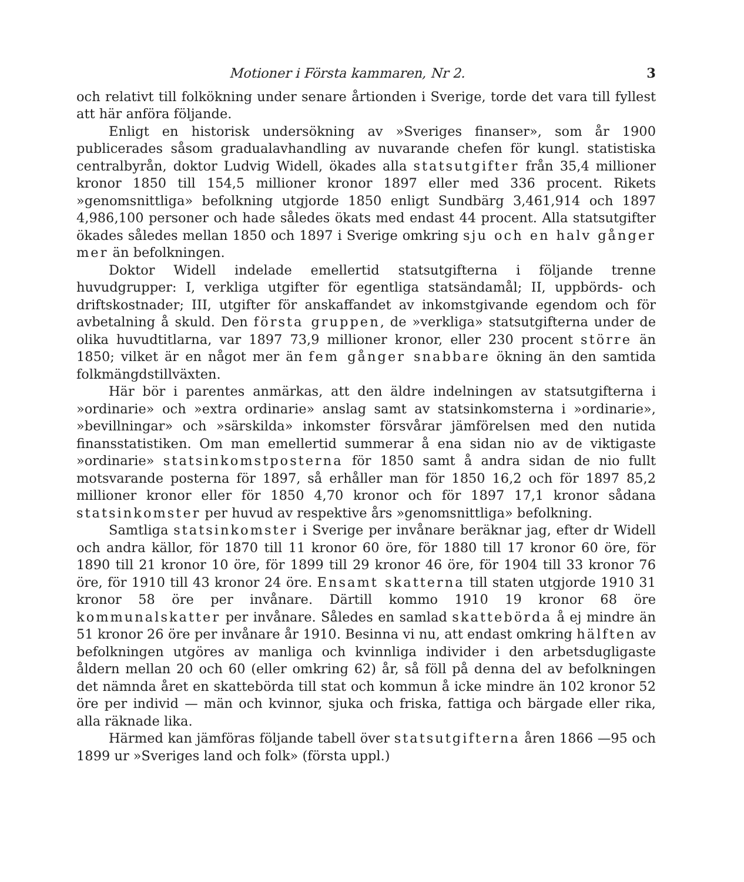Motioner i Första kammaren, Nr 2. 3
och relativt till folkökning under senare årtionden i Sverige, torde det vara till fyllest att här anföra följande.
Enligt en historisk undersökning av »Sveriges finanser», som år 1900 publicerades såsom gradualavhandling av nuvarande chefen för kungl. statistiska centralbyrån, doktor Ludvig Widell, ökades alla statsutgifter från 35,4 millioner kronor 1850 till 154,5 millioner kronor 1897 eller med 336 procent. Rikets »genomsnittliga» befolkning utgjorde 1850 enligt Sundbärg 3,461,914 och 1897 4,986,100 personer och hade således ökats med endast 44 procent. Alla statsutgifter ökades således mellan 1850 och 1897 i Sverige omkring sju och en halv gånger mer än befolkningen.
Doktor Widell indelade emellertid statsutgifterna i följande trenne huvudgrupper: I, verkliga utgifter för egentliga statsändamål; II, uppbörds- och driftskostnader; III, utgifter för anskaffandet av inkomstgivande egendom och för avbetalning å skuld. Den första gruppen, de »verkliga» statsutgifterna under de olika huvudtitlarna, var 1897 73,9 millioner kronor, eller 230 procent större än 1850; vilket är en något mer än fem gånger snabbare ökning än den samtida folkmängdstillväxten.
Här bör i parentes anmärkas, att den äldre indelningen av statsutgifterna i »ordinarie» och »extra ordinarie» anslag samt av statsinkomsterna i »ordinarie», »bevillningar» och »särskilda» inkomster försvårar jämförelsen med den nutida finansstatistiken. Om man emellertid summerar å ena sidan nio av de viktigaste »ordinarie» statsinkomstposterna för 1850 samt å andra sidan de nio fullt motsvarande posterna för 1897, så erhåller man för 1850 16,2 och för 1897 85,2 millioner kronor eller för 1850 4,70 kronor och för 1897 17,1 kronor sådana statsinkomster per huvud av respektive års »genomsnittliga» befolkning.
Samtliga statsinkomster i Sverige per invånare beräknar jag, efter dr Widell och andra källor, för 1870 till 11 kronor 60 öre, för 1880 till 17 kronor 60 öre, för 1890 till 21 kronor 10 öre, för 1899 till 29 kronor 46 öre, för 1904 till 33 kronor 76 öre, för 1910 till 43 kronor 24 öre. Ensamt skatterna till staten utgjorde 1910 31 kronor 58 öre per invånare. Därtill kommo 1910 19 kronor 68 öre kommunalskatter per invånare. Således en samlad skattebörda å ej mindre än 51 kronor 26 öre per invånare år 1910. Besinna vi nu, att endast omkring hälften av befolkningen utgöres av manliga och kvinnliga individer i den arbetsdugligaste åldern mellan 20 och 60 (eller omkring 62) år, så föll på denna del av befolkningen det nämnda året en skattebörda till stat och kommun å icke mindre än 102 kronor 52 öre per individ — män och kvinnor, sjuka och friska, fattiga och bärgade eller rika, alla räknade lika.
Härmed kan jämföras följande tabell över statsutgifterna åren 1866 —95 och 1899 ur »Sveriges land och folk» (första uppl.)